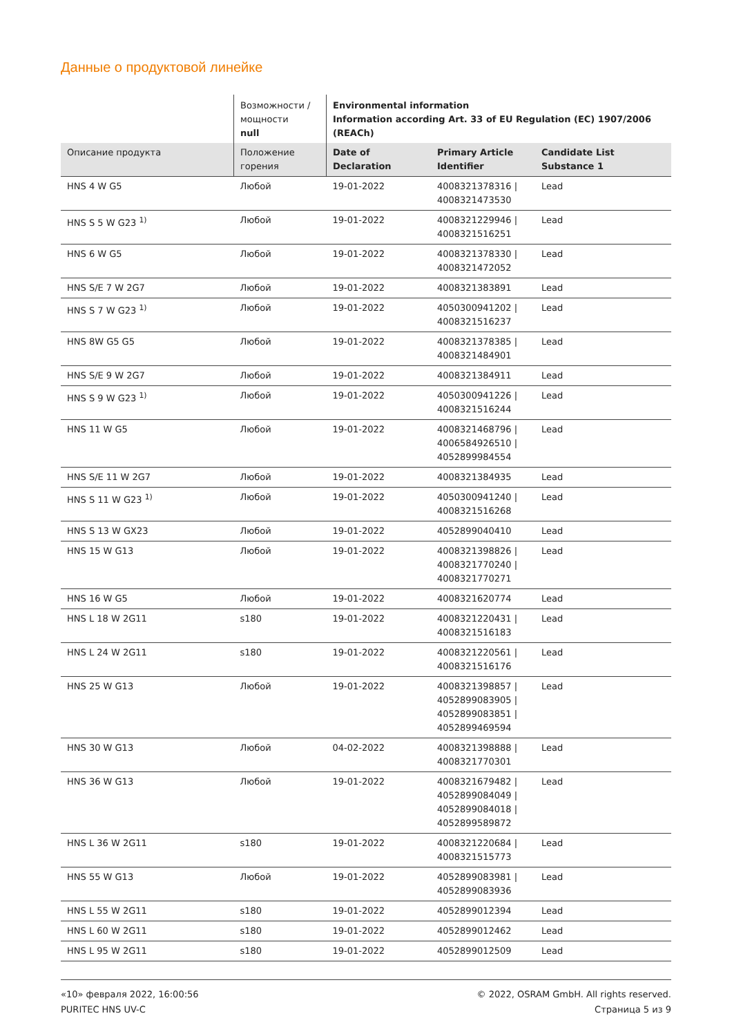Данные о продуктовой линейке
| | Возможности / мощности null | Environmental information Information according Art. 33 of EU Regulation (EC) 1907/2006 (REACh) | | |
| --- | --- | --- | --- | --- |
| Описание продукта | Положение горения | Date of Declaration | Primary Article Identifier | Candidate List Substance 1 |
| HNS 4 W G5 | Любой | 19-01-2022 | 4008321378316 / 4008321473530 | Lead |
| HNS S 5 W G23 <sup>1)</sup> | Любой | 19-01-2022 | 4008321229946 / 4008321516251 | Lead |
| HNS 6 W G5 | Любой | 19-01-2022 | 4008321378330 / 4008321472052 | Lead |
| HNS S/E 7 W 2G7 | Любой | 19-01-2022 | 4008321383891 | Lead |
| HNS S 7 W G23 <sup>1)</sup> | Любой | 19-01-2022 | 4050300941202 / 4008321516237 | Lead |
| HNS 8W G5 G5 | Любой | 19-01-2022 | 4008321378385 / 4008321484901 | Lead |
| HNS S/E 9 W 2G7 | Любой | 19-01-2022 | 4008321384911 | Lead |
| HNS S 9 W G23 <sup>1)</sup> | Любой | 19-01-2022 | 4050300941226 / 4008321516244 | Lead |
| HNS 11 W G5 | Любой | 19-01-2022 | 4008321468796 / 4006584926510 / 4052899984554 | Lead |
| HNS S/E 11 W 2G7 | Любой | 19-01-2022 | 4008321384935 | Lead |
| HNS S 11 W G23 <sup>1)</sup> | Любой | 19-01-2022 | 4050300941240 / 4008321516268 | Lead |
| HNS S 13 W GX23 | Любой | 19-01-2022 | 4052899040410 | Lead |
| HNS 15 W G13 | Любой | 19-01-2022 | 4008321398826 / 4008321770240 / 4008321770271 | Lead |
| HNS 16 W G5 | Любой | 19-01-2022 | 4008321620774 | Lead |
| HNS L 18 W 2G11 | s180 | 19-01-2022 | 4008321220431 / 4008321516183 | Lead |
| HNS L 24 W 2G11 | s180 | 19-01-2022 | 4008321220561 / 4008321516176 | Lead |
| HNS 25 W G13 | Любой | 19-01-2022 | 4008321398857 / 4052899083905 / 4052899083851 / 4052899469594 | Lead |
| HNS 30 W G13 | Любой | 04-02-2022 | 4008321398888 / 4008321770301 | Lead |
| HNS 36 W G13 | Любой | 19-01-2022 | 4008321679482 / 4052899084049 / 4052899084018 / 4052899589872 | Lead |
| HNS L 36 W 2G11 | s180 | 19-01-2022 | 4008321220684 / 4008321515773 | Lead |
| HNS 55 W G13 | Любой | 19-01-2022 | 4052899083981 / 4052899083936 | Lead |
| HNS L 55 W 2G11 | s180 | 19-01-2022 | 4052899012394 | Lead |
| HNS L 60 W 2G11 | s180 | 19-01-2022 | 4052899012462 | Lead |
| HNS L 95 W 2G11 | s180 | 19-01-2022 | 4052899012509 | Lead |
«10» февраля 2022, 16:00:56
PURITEC HNS UV-C
© 2022, OSRAM GmbH. All rights reserved.
Страница 5 из 9